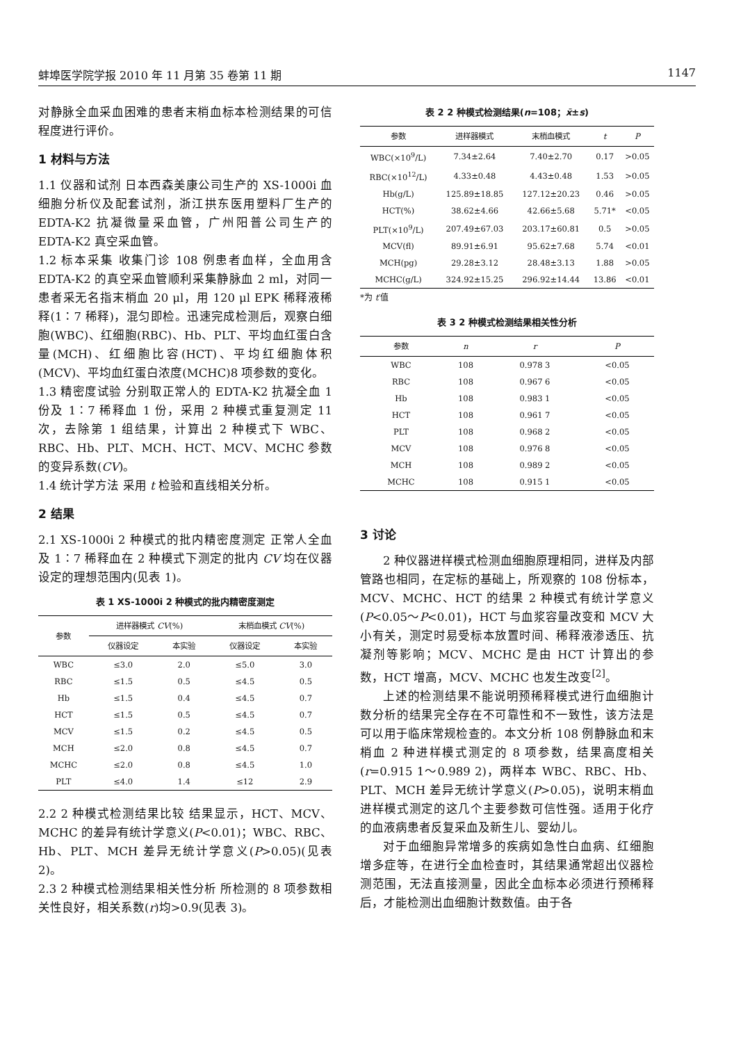蚌埠医学院学报 2010 年 11 月第 35 卷第 11 期 1147
对静脉全血采血困难的患者末梢血标本检测结果的可信程度进行评价。
1 材料与方法
1.1 仪器和试剂 日本西森美康公司生产的 XS-1000i 血细胞分析仪及配套试剂，浙江拱东医用塑料厂生产的 EDTA-K2 抗凝微量采血管，广州阳普公司生产的 EDTA-K2 真空采血管。
1.2 标本采集 收集门诊 108 例患者血样，全血用含 EDTA-K2 的真空采血管顺利采集静脉血 2 ml，对同一患者采无名指末梢血 20 μl，用 120 μl EPK 稀释液稀释(1∶7 稀释)，混匀即检。迅速完成检测后，观察白细胞(WBC)、红细胞(RBC)、Hb、PLT、平均血红蛋白含量(MCH)、红细胞比容(HCT)、平均红细胞体积(MCV)、平均血红蛋白浓度(MCHC)8 项参数的变化。
1.3 精密度试验 分别取正常人的 EDTA-K2 抗凝全血 1 份及 1∶7 稀释血 1 份，采用 2 种模式重复测定 11 次，去除第 1 组结果，计算出 2 种模式下 WBC、RBC、Hb、PLT、MCH、HCT、MCV、MCHC 参数的变异系数(CV)。
1.4 统计学方法 采用 t 检验和直线相关分析。
2 结果
2.1 XS-1000i 2 种模式的批内精密度测定 正常人全血及 1∶7 稀释血在 2 种模式下测定的批内 CV 均在仪器设定的理想范围内(见表 1)。
表 1 XS-1000i 2 种模式的批内精密度测定
| 参数 | 进样器模式 CV (%) | | 末梢血模式 CV (%) | |
| --- | --- | --- | --- | --- |
| | 仪器设定 | 本实验 | 仪器设定 | 本实验 |
| WBC | ≤3.0 | 2.0 | ≤5.0 | 3.0 |
| RBC | ≤1.5 | 0.5 | ≤4.5 | 0.5 |
| Hb | ≤1.5 | 0.4 | ≤4.5 | 0.7 |
| HCT | ≤1.5 | 0.5 | ≤4.5 | 0.7 |
| MCV | ≤1.5 | 0.2 | ≤4.5 | 0.5 |
| MCH | ≤2.0 | 0.8 | ≤4.5 | 0.7 |
| MCHC | ≤2.0 | 0.8 | ≤4.5 | 1.0 |
| PLT | ≤4.0 | 1.4 | ≤12 | 2.9 |
2.2 2 种模式检测结果比较 结果显示，HCT、MCV、MCHC 的差异有统计学意义(P<0.01)；WBC、RBC、Hb、PLT、MCH 差异无统计学意义(P>0.05)(见表 2)。
2.3 2 种模式检测结果相关性分析 所检测的 8 项参数相关性良好，相关系数(r)均>0.9(见表 3)。
表 2 2 种模式检测结果(n=108；x̄±s)
| 参数 | 进样器模式 | 末梢血模式 | t | P |
| --- | --- | --- | --- | --- |
| WBC(×10<sup>9</sup>/L) | 7.34±2.64 | 7.40±2.70 | 0.17 | >0.05 |
| RBC(×10<sup>12</sup>/L) | 4.33±0.48 | 4.43±0.48 | 1.53 | >0.05 |
| Hb(g/L) | 125.89±18.85 | 127.12±20.23 | 0.46 | >0.05 |
| HCT(%) | 38.62±4.66 | 42.66±5.68 | 5.71* | <0.05 |
| PLT(×10<sup>9</sup>/L) | 207.49±67.03 | 203.17±60.81 | 0.5 | >0.05 |
| MCV(fl) | 89.91±6.91 | 95.62±7.68 | 5.74 | <0.01 |
| MCH(pg) | 29.28±3.12 | 28.48±3.13 | 1.88 | >0.05 |
| MCHC(g/L) | 324.92±15.25 | 296.92±14.44 | 13.86 | <0.01 |
*为 t′值
表 3 2 种模式检测结果相关性分析
| 参数 | n | r | P |
| --- | --- | --- | --- |
| WBC | 108 | 0.978 3 | <0.05 |
| RBC | 108 | 0.967 6 | <0.05 |
| Hb | 108 | 0.983 1 | <0.05 |
| HCT | 108 | 0.961 7 | <0.05 |
| PLT | 108 | 0.968 2 | <0.05 |
| MCV | 108 | 0.976 8 | <0.05 |
| MCH | 108 | 0.989 2 | <0.05 |
| MCHC | 108 | 0.915 1 | <0.05 |
3 讨论
2 种仪器进样模式检测血细胞原理相同，进样及内部管路也相同，在定标的基础上，所观察的 108 份标本，MCV、MCHC、HCT 的结果 2 种模式有统计学意义(P<0.05～P<0.01)，HCT 与血浆容量改变和 MCV 大小有关，测定时易受标本放置时间、稀释液渗透压、抗凝剂等影响；MCV、MCHC 是由 HCT 计算出的参数，HCT 增高，MCV、MCHC 也发生改变<sup>[2]</sup>。
上述的检测结果不能说明预稀释模式进行血细胞计数分析的结果完全存在不可靠性和不一致性，该方法是可以用于临床常规检查的。本文分析 108 例静脉血和末梢血 2 种进样模式测定的 8 项参数，结果高度相关(r=0.915 1～0.989 2)，两样本 WBC、RBC、Hb、PLT、MCH 差异无统计学意义(P>0.05)，说明末梢血进样模式测定的这几个主要参数可信性强。适用于化疗的血液病患者反复采血及新生儿、婴幼儿。
对于血细胞异常增多的疾病如急性白血病、红细胞增多症等，在进行全血检查时，其结果通常超出仪器检测范围，无法直接测量，因此全血标本必须进行预稀释后，才能检测出血细胞计数数值。由于各